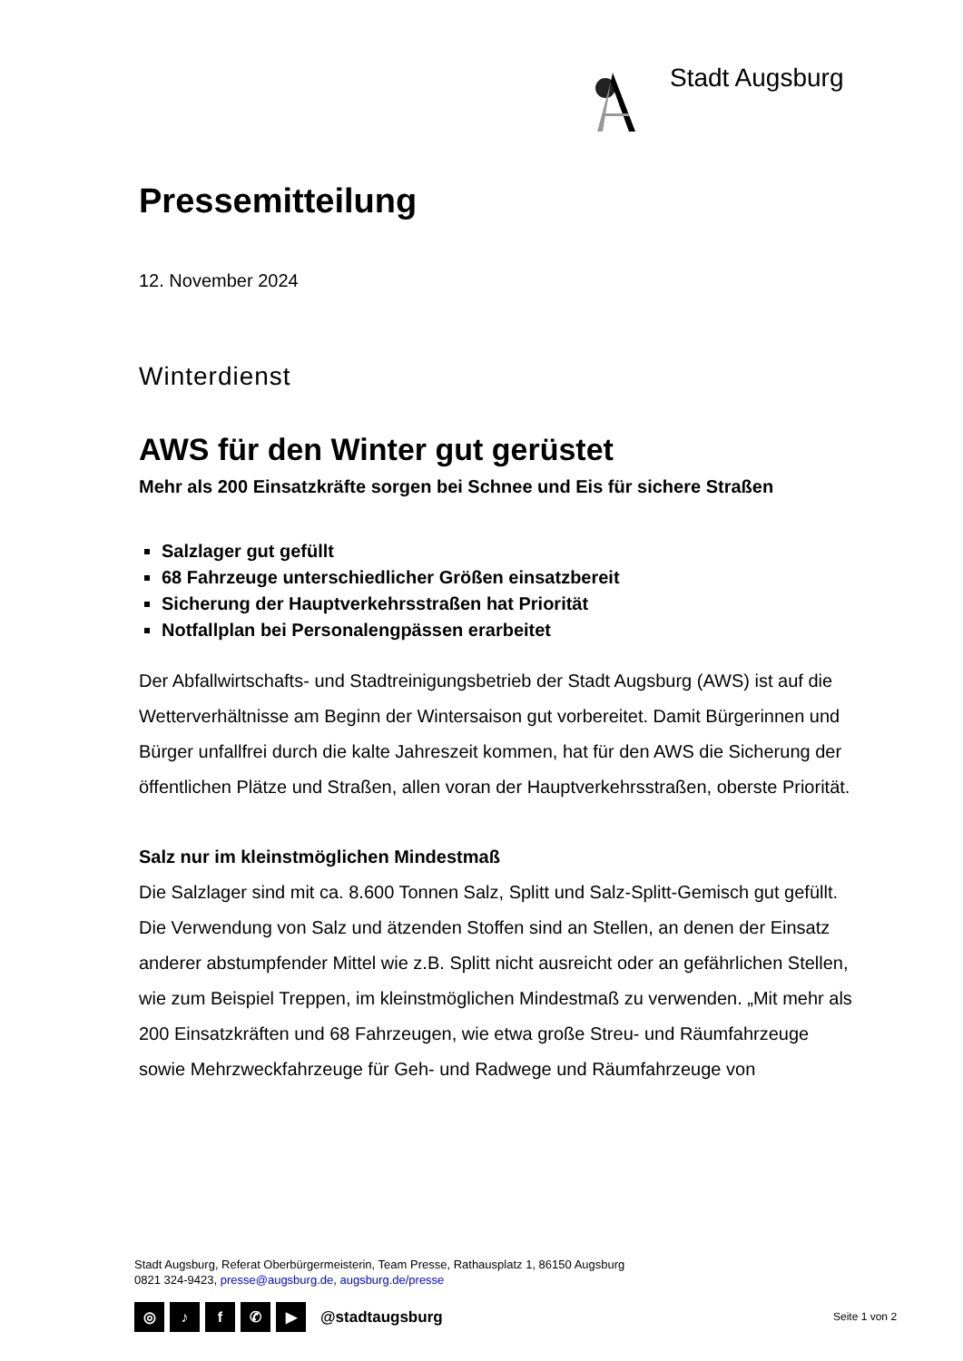Stadt Augsburg
Pressemitteilung
12. November 2024
Winterdienst
AWS für den Winter gut gerüstet
Mehr als 200 Einsatzkräfte sorgen bei Schnee und Eis für sichere Straßen
Salzlager gut gefüllt
68 Fahrzeuge unterschiedlicher Größen einsatzbereit
Sicherung der Hauptverkehrsstraßen hat Priorität
Notfallplan bei Personalengpässen erarbeitet
Der Abfallwirtschafts- und Stadtreinigungsbetrieb der Stadt Augsburg (AWS) ist auf die Wetterverhältnisse am Beginn der Wintersaison gut vorbereitet. Damit Bürgerinnen und Bürger unfallfrei durch die kalte Jahreszeit kommen, hat für den AWS die Sicherung der öffentlichen Plätze und Straßen, allen voran der Hauptverkehrsstraßen, oberste Priorität.
Salz nur im kleinstmöglichen Mindestmaß
Die Salzlager sind mit ca. 8.600 Tonnen Salz, Splitt und Salz-Splitt-Gemisch gut gefüllt. Die Verwendung von Salz und ätzenden Stoffen sind an Stellen, an denen der Einsatz anderer abstumpfender Mittel wie z.B. Splitt nicht ausreicht oder an gefährlichen Stellen, wie zum Beispiel Treppen, im kleinstmöglichen Mindestmaß zu verwenden. „Mit mehr als 200 Einsatzkräften und 68 Fahrzeugen, wie etwa große Streu- und Räumfahrzeuge sowie Mehrzweckfahrzeuge für Geh- und Radwege und Räumfahrzeuge von
Stadt Augsburg, Referat Oberbürgermeisterin, Team Presse, Rathausplatz 1, 86150 Augsburg
0821 324-9423, presse@augsburg.de, augsburg.de/presse
◎ ♪ f ✆ ▶ @stadtaugsburg Seite 1 von 2